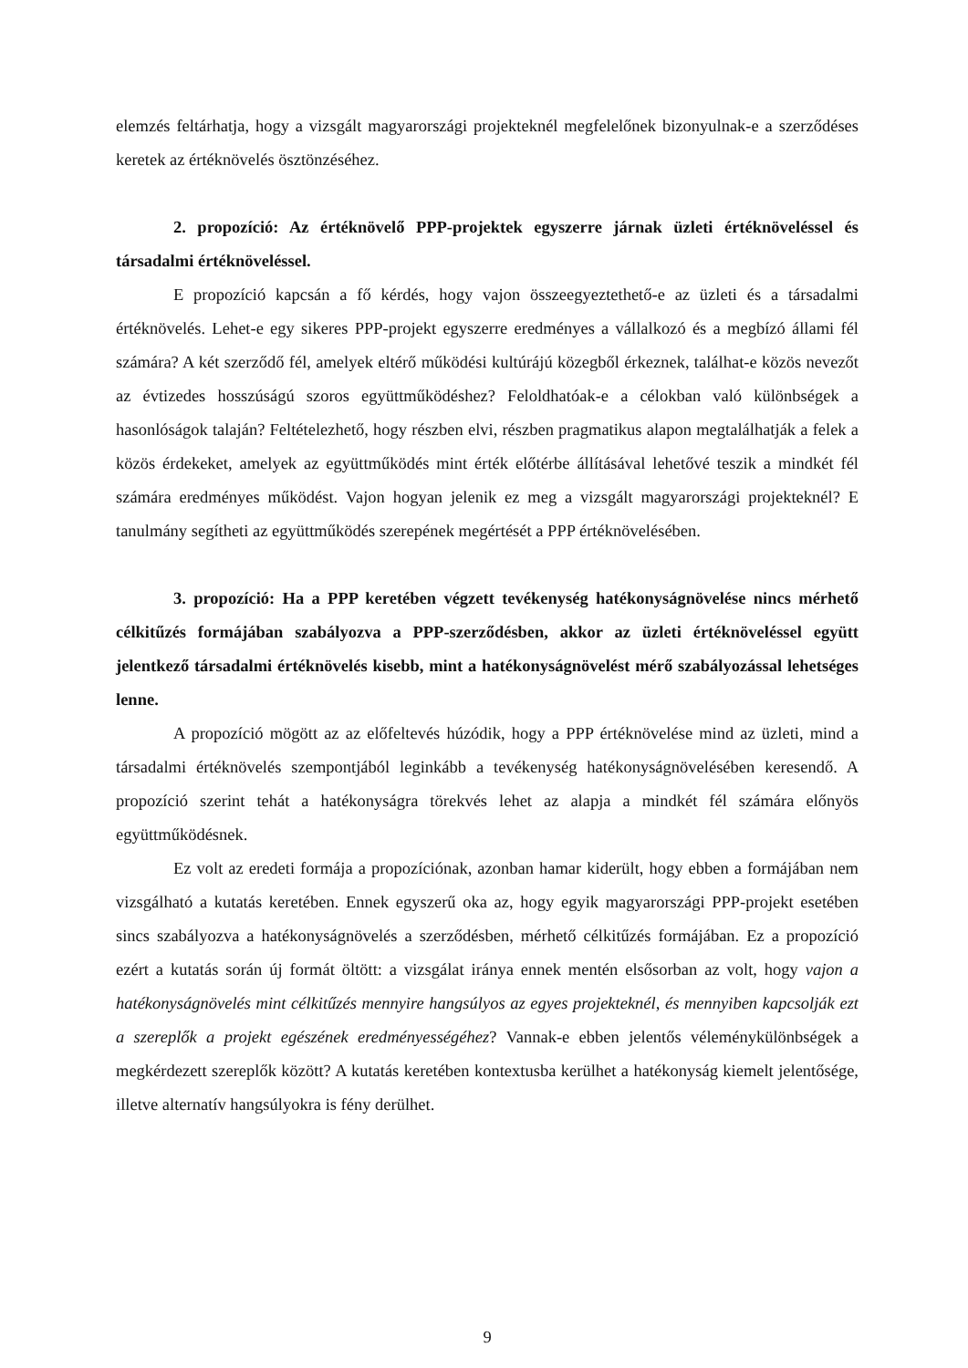elemzés feltárhatja, hogy a vizsgált magyarországi projekteknél megfelelőnek bizonyulnak-e a szerződéses keretek az értéknövelés ösztönzéséhez.
2. propozíció: Az értéknövelő PPP-projektek egyszerre járnak üzleti értéknöveléssel és társadalmi értéknöveléssel.
E propozíció kapcsán a fő kérdés, hogy vajon összeegyeztethető-e az üzleti és a társadalmi értéknövelés. Lehet-e egy sikeres PPP-projekt egyszerre eredményes a vállalkozó és a megbízó állami fél számára? A két szerződő fél, amelyek eltérő működési kultúrájú közegből érkeznek, találhat-e közös nevezőt az évtizedes hosszúságú szoros együttműködéshez? Feloldhatóak-e a célokban való különbségek a hasonlóságok talaján? Feltételezhető, hogy részben elvi, részben pragmatikus alapon megtalálhatják a felek a közös érdekeket, amelyek az együttműködés mint érték előtérbe állításával lehetővé teszik a mindkét fél számára eredményes működést. Vajon hogyan jelenik ez meg a vizsgált magyarországi projekteknél? E tanulmány segítheti az együttműködés szerepének megértését a PPP értéknövelésében.
3. propozíció: Ha a PPP keretében végzett tevékenység hatékonyságnövelése nincs mérhető célkitűzés formájában szabályozva a PPP-szerződésben, akkor az üzleti értéknöveléssel együtt jelentkező társadalmi értéknövelés kisebb, mint a hatékonyságnövelést mérő szabályozással lehetséges lenne.
A propozíció mögött az az előfeltevés húzódik, hogy a PPP értéknövelése mind az üzleti, mind a társadalmi értéknövelés szempontjából leginkább a tevékenység hatékonyságnövelésében keresendő. A propozíció szerint tehát a hatékonyságra törekvés lehet az alapja a mindkét fél számára előnyös együttműködésnek.
Ez volt az eredeti formája a propozíciónak, azonban hamar kiderült, hogy ebben a formájában nem vizsgálható a kutatás keretében. Ennek egyszerű oka az, hogy egyik magyarországi PPP-projekt esetében sincs szabályozva a hatékonyságnövelés a szerződésben, mérhető célkitűzés formájában. Ez a propozíció ezért a kutatás során új formát öltött: a vizsgálat iránya ennek mentén elsősorban az volt, hogy vajon a hatékonyságnövelés mint célkitűzés mennyire hangsúlyos az egyes projekteknél, és mennyiben kapcsolják ezt a szereplők a projekt egészének eredményességéhez? Vannak-e ebben jelentős véleménykülönbségek a megkérdezett szereplők között? A kutatás keretében kontextusba kerülhet a hatékonyság kiemelt jelentősége, illetve alternatív hangsúlyokra is fény derülhet.
9